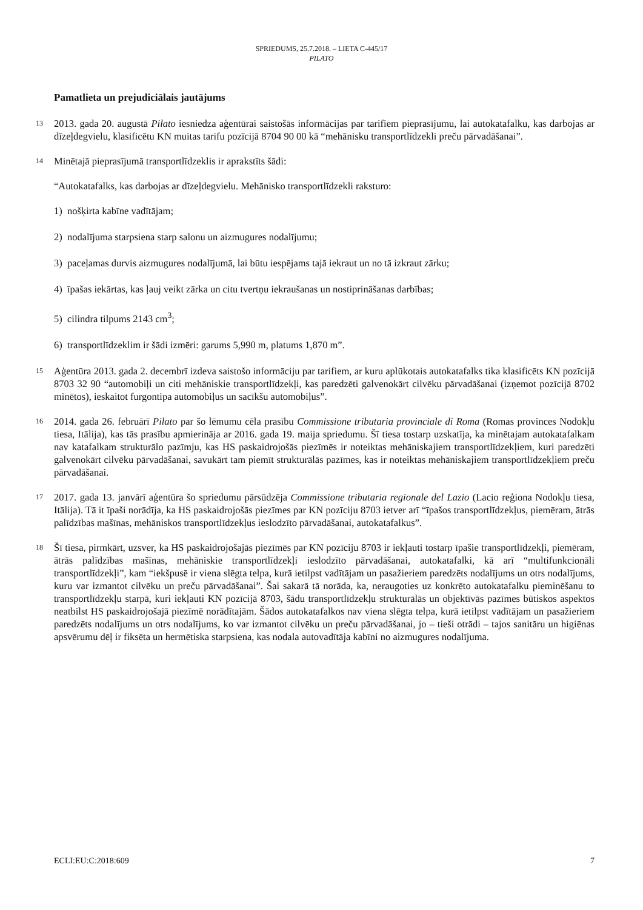SPRIEDUMS, 25.7.2018. – LIETA C-445/17
PILATO
Pamatlieta un prejudiciālais jautājums
13
2013. gada 20. augustā Pilato iesniedza aģentūrai saistošās informācijas par tarifiem pieprasījumu, lai autokatafalku, kas darbojas ar dīzeļdegvielu, klasificētu KN muitas tarifu pozīcijā 8704 90 00 kā “mehānisku transportlīdzekli preču pārvadāšanai”.
14
Minētajā pieprasījumā transportlīdzeklis ir aprakstīts šādi:
“Autokatafalks, kas darbojas ar dīzeļdegvielu. Mehānisko transportlīdzekli raksturo:
1) nošķirta kabīne vadītājam;
2) nodalījuma starpsiena starp salonu un aizmugures nodalījumu;
3) paceļamas durvis aizmugures nodalījumā, lai būtu iespējams tajā iekraut un no tā izkraut zārku;
4) īpašas iekārtas, kas ļauj veikt zārka un citu tvertņu iekraušanas un nostiprināšanas darbības;
5) cilindra tilpums 2143 cm<sup>3</sup>;
6) transportlīdzeklim ir šādi izmēri: garums 5,990 m, platums 1,870 m”.
15
Aģentūra 2013. gada 2. decembrī izdeva saistošo informāciju par tarifiem, ar kuru aplūkotais autokatafalks tika klasificēts KN pozīcijā 8703 32 90 “automobiļi un citi mehāniskie transportlīdzekļi, kas paredzēti galvenokārt cilvēku pārvadāšanai (izņemot pozīcijā 8702 minētos), ieskaitot furgontipa automobiļus un sacīkšu automobiļus”.
16
2014. gada 26. februārī Pilato par šo lēmumu cēla prasību Commissione tributaria provinciale di Roma (Romas provinces Nodokļu tiesa, Itālija), kas tās prasību apmierināja ar 2016. gada 19. maija spriedumu. Šī tiesa tostarp uzskatīja, ka minētajam autokatafalkam nav katafalkam strukturālo pazīmju, kas HS paskaidrojošās piezīmēs ir noteiktas mehāniskajiem transportlīdzekļiem, kuri paredzēti galvenokārt cilvēku pārvadāšanai, savukārt tam piemīt strukturālās pazīmes, kas ir noteiktas mehāniskajiem transportlīdzekļiem preču pārvadāšanai.
17
2017. gada 13. janvārī aģentūra šo spriedumu pārsūdzēja Commissione tributaria regionale del Lazio (Lacio reģiona Nodokļu tiesa, Itālija). Tā it īpaši norādīja, ka HS paskaidrojošās piezīmes par KN pozīciju 8703 ietver arī “īpašos transportlīdzekļus, piemēram, ātrās palīdzības mašīnas, mehāniskos transportlīdzekļus ieslodzīto pārvadāšanai, autokatafalkus”.
18
Šī tiesa, pirmkārt, uzsver, ka HS paskaidrojošajās piezīmēs par KN pozīciju 8703 ir iekļauti tostarp īpašie transportlīdzekļi, piemēram, ātrās palīdzības mašīnas, mehāniskie transportlīdzekļi ieslodzīto pārvadāšanai, autokatafalki, kā arī “multifunkcionāli transportlīdzekļi”, kam “iekšpusē ir viena slēgta telpa, kurā ietilpst vadītājam un pasažieriem paredzēts nodalījums un otrs nodalījums, kuru var izmantot cilvēku un preču pārvadāšanai”. Šai sakarā tā norāda, ka, neraugoties uz konkrēto autokatafalku pieminēšanu to transportlīdzekļu starpā, kuri iekļauti KN pozīcijā 8703, šādu transportlīdzekļu strukturālās un objektīvās pazīmes būtiskos aspektos neatbilst HS paskaidrojošajā piezīmē norādītajām. Šādos autokatafalkos nav viena slēgta telpa, kurā ietilpst vadītājam un pasažieriem paredzēts nodalījums un otrs nodalījums, ko var izmantot cilvēku un preču pārvadāšanai, jo – tieši otrādi – tajos sanitāru un higiēnas apsvērumu dēļ ir fiksēta un hermētiska starpsiena, kas nodala autovadītāja kabīni no aizmugures nodalījuma.
ECLI:EU:C:2018:609 7